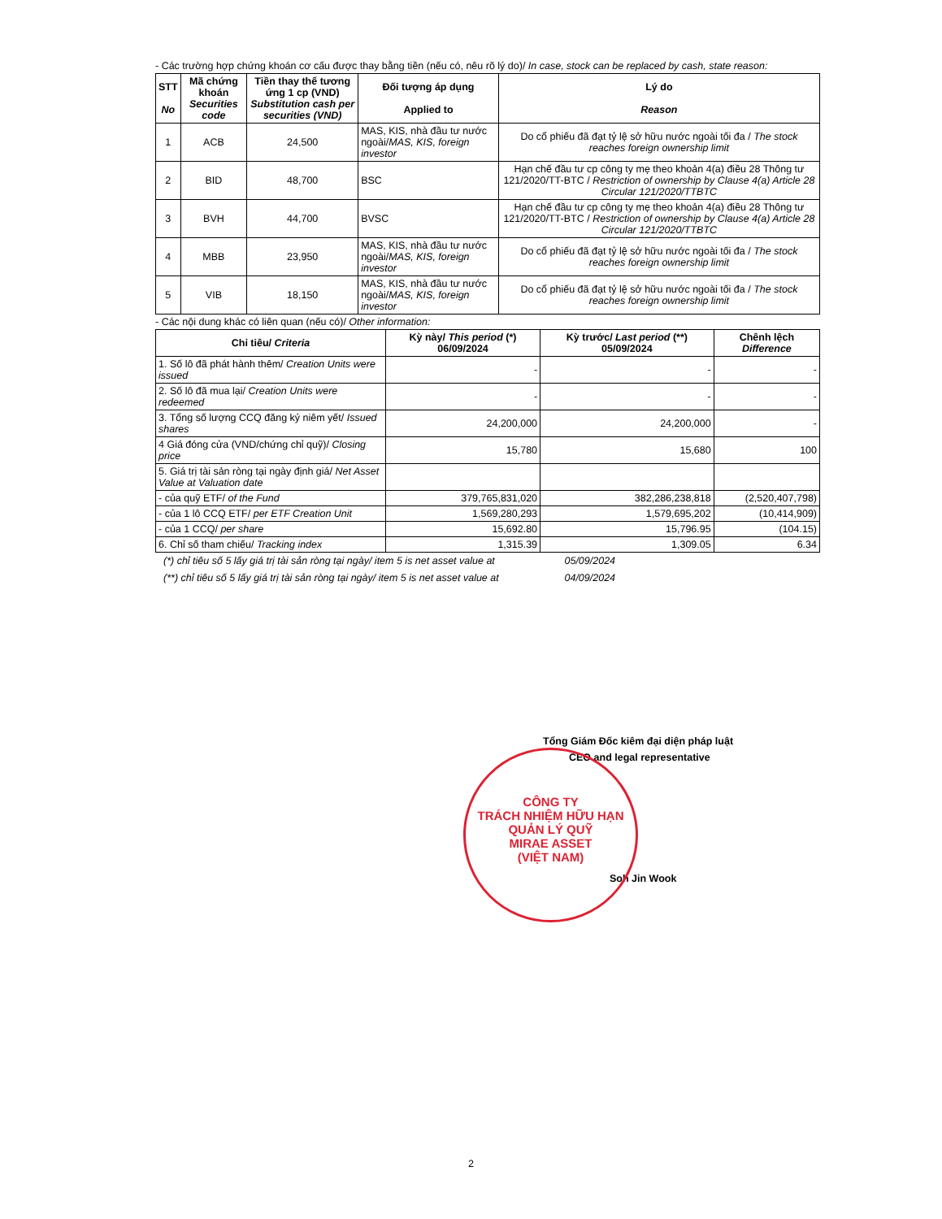- Các trường hợp chứng khoán cơ cấu được thay bằng tiền (nếu có, nêu rõ lý do)/ In case, stock can be replaced by cash, state reason:
| STT No | Mã chứng khoán Securities code | Tiền thay thế tương ứng 1 cp (VND) Substitution cash per securities (VND) | Đối tượng áp dụng Applied to | Lý do Reason |
| --- | --- | --- | --- | --- |
| 1 | ACB | 24,500 | MAS, KIS, nhà đầu tư nước ngoài/ MAS, KIS, foreign investor | Do cổ phiếu đã đạt tỷ lệ sở hữu nước ngoài tối đa / The stock reaches foreign ownership limit |
| 2 | BID | 48,700 | BSC | Hạn chế đầu tư cp công ty mẹ theo khoản 4(a) điều 28 Thông tư 121/2020/TT-BTC / Restriction of ownership by Clause 4(a) Article 28 Circular 121/2020/TTBTC |
| 3 | BVH | 44,700 | BVSC | Hạn chế đầu tư cp công ty mẹ theo khoản 4(a) điều 28 Thông tư 121/2020/TT-BTC / Restriction of ownership by Clause 4(a) Article 28 Circular 121/2020/TTBTC |
| 4 | MBB | 23,950 | MAS, KIS, nhà đầu tư nước ngoài/ MAS, KIS, foreign investor | Do cổ phiếu đã đạt tỷ lệ sở hữu nước ngoài tối đa / The stock reaches foreign ownership limit |
| 5 | VIB | 18,150 | MAS, KIS, nhà đầu tư nước ngoài/ MAS, KIS, foreign investor | Do cổ phiếu đã đạt tỷ lệ sở hữu nước ngoài tối đa / The stock reaches foreign ownership limit |
- Các nội dung khác có liên quan (nếu có)/ Other information:
| Chỉ tiêu/ Criteria | Kỳ này/ This period (*) 06/09/2024 | Kỳ trước/ Last period (**) 05/09/2024 | Chênh lệch Difference |
| --- | --- | --- | --- |
| 1. Số lô đã phát hành thêm/ Creation Units were issued | - | - | - |
| 2. Số lô đã mua lại/ Creation Units were redeemed | - | - | - |
| 3. Tổng số lượng CCQ đăng ký niêm yết/ Issued shares | 24,200,000 | 24,200,000 | - |
| 4 Giá đóng cửa (VND/chứng chỉ quỹ)/ Closing price | 15,780 | 15,680 | 100 |
| 5. Giá trị tài sản ròng tại ngày định giá/ Net Asset Value at Valuation date | | | |
| - của quỹ ETF/ of the Fund | 379,765,831,020 | 382,286,238,818 | (2,520,407,798) |
| - của 1 lô CCQ ETF/ per ETF Creation Unit | 1,569,280,293 | 1,579,695,202 | (10,414,909) |
| - của 1 CCQ/ per share | 15,692.80 | 15,796.95 | (104.15) |
| 6. Chỉ số tham chiếu/ Tracking index | 1,315.39 | 1,309.05 | 6.34 |
(*) chỉ tiêu số 5 lấy giá trị tài sản ròng tại ngày/ item 5 is net asset value at 05/09/2024
(**) chỉ tiêu số 5 lấy giá trị tài sản ròng tại ngày/ item 5 is net asset value at 04/09/2024
Tổng Giám Đốc kiêm đại diện pháp luật
CEO and legal representative
Soh Jin Wook
CÔNG TY
TRÁCH NHIỆM HỮU HẠN
QUẢN LÝ QUỸ
MIRAE ASSET
(VIỆT NAM)
2